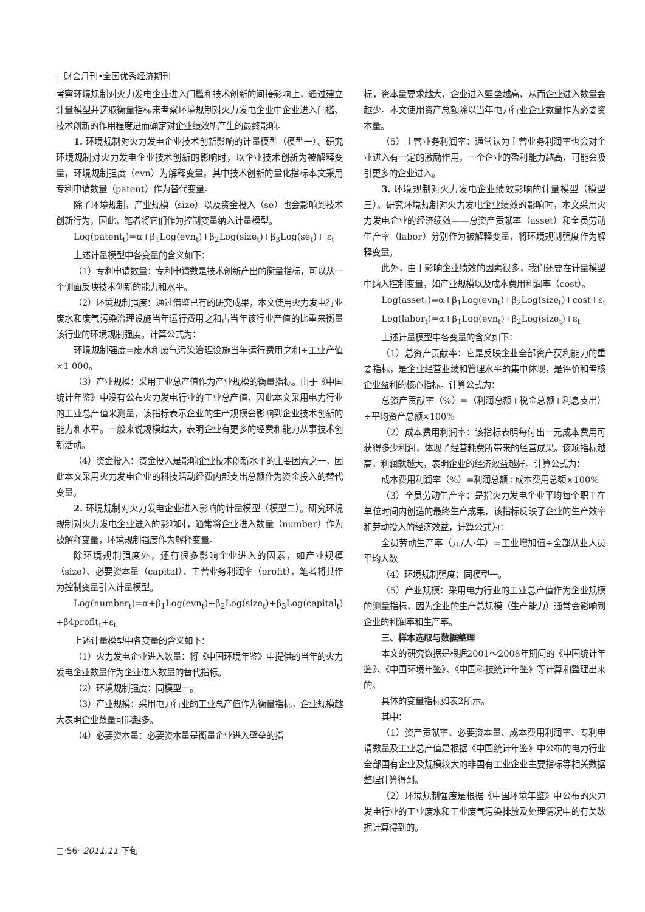□财会月刊•全国优秀经济期刊
考察环境规制对火力发电企业进入门槛和技术创新的间接影响上，通过建立计量模型并选取衡量指标来考察环境规制对火力发电企业中企业进入门槛、技术创新的作用程度进而确定对企业绩效所产生的最终影响。
1. 环境规制对火力发电企业技术创新影响的计量模型（模型一）。研究环境规制对火力发电企业技术创新的影响时，以企业技术创新为被解释变量，环境规制强度（evn）为解释变量，其中技术创新的量化指标本文采用专利申请数量（patent）作为替代变量。
除了环境规制，产业规模（size）以及资金投入（se）也会影响到技术创新行为，因此，笔者将它们作为控制变量纳入计量模型。
Log(patent<sub>t</sub>)=α+β<sub>1</sub>Log(evn<sub>t</sub>)+β<sub>2</sub>Log(size<sub>t</sub>)+β<sub>3</sub>Log(se<sub>t</sub>)+ ε<sub>t</sub>
上述计量模型中各变量的含义如下：
（1）专利申请数量：专利申请数是技术创新产出的衡量指标，可以从一个侧面反映技术创新的能力和水平。
（2）环境规制强度：通过借鉴已有的研究成果，本文使用火力发电行业废水和废气污染治理设施当年运行费用之和占当年该行业产值的比重来衡量该行业的环境规制强度。计算公式为：
环境规制强度=废水和废气污染治理设施当年运行费用之和÷工业产值×1 000。
（3）产业规模：采用工业总产值作为产业规模的衡量指标。由于《中国统计年鉴》中没有公布火力发电行业的工业总产值，因此本文采用电力行业的工业总产值来测量，该指标表示企业的生产规模会影响到企业技术创新的能力和水平。一般来说规模越大，表明企业有更多的经费和能力从事技术创新活动。
（4）资金投入：资金投入是影响企业技术创新水平的主要因素之一，因此本文采用火力发电企业的科技活动经费内部支出总额作为资金投入的替代变量。
2. 环境规制对火力发电企业进入影响的计量模型（模型二）。研究环境规制对火力发电企业进入的影响时，通常将企业进入数量（number）作为被解释变量，环境规制强度作为解释变量。
除环境规制强度外，还有很多影响企业进入的因素，如产业规模（size）、必要资本量（capital）、主营业务利润率（profit），笔者将其作为控制变量引入计量模型。
Log(number<sub>t</sub>)=α+β<sub>1</sub>Log(evn<sub>t</sub>)+β<sub>2</sub>Log(size<sub>t</sub>)+β<sub>3</sub>Log(capital<sub>t</sub>) +β4profit<sub>t</sub>+ε<sub>t</sub>
上述计量模型中各变量的含义如下：
（1）火力发电企业进入数量：将《中国环境年鉴》中提供的当年的火力发电企业数量作为企业进入数量的替代指标。
（2）环境规制强度：同模型一。
（3）产业规模：采用电力行业的工业总产值作为衡量指标，企业规模越大表明企业数量可能越多。
（4）必要资本量：必要资本量是衡量企业进入壁垒的指
标，资本量要求越大，企业进入壁垒越高，从而企业进入数量会越少。本文使用资产总额除以当年电力行业企业数量作为必要资本量。
（5）主营业务利润率：通常认为主营业务利润率也会对企业进入有一定的激励作用，一个企业的盈利能力越高，可能会吸引更多的企业进入。
3. 环境规制对火力发电企业绩效影响的计量模型（模型三）。研究环境规制对火力发电企业绩效的影响时，本文采用火力发电企业的经济绩效——总资产贡献率（asset）和全员劳动生产率（labor）分别作为被解释变量，将环境规制强度作为解释变量。
此外，由于影响企业绩效的因素很多，我们还要在计量模型中纳入控制变量，如产业规模以及成本费用利润率（cost）。
Log(asset<sub>t</sub>)=α+β<sub>1</sub>Log(evn<sub>t</sub>)+β<sub>2</sub>Log(size<sub>t</sub>)+cost+ε<sub>t</sub>
Log(labor<sub>t</sub>)=α+β<sub>1</sub>Log(evn<sub>t</sub>)+β<sub>2</sub>Log(size<sub>t</sub>)+ε<sub>t</sub>
上述计量模型中各变量的含义如下：
（1）总资产贡献率：它是反映企业全部资产获利能力的重要指标，是企业经营业绩和管理水平的集中体现，是评价和考核企业盈利的核心指标。计算公式为：
总资产贡献率（%）=（利润总额+税金总额+利息支出）÷平均资产总额×100%
（2）成本费用利润率：该指标表明每付出一元成本费用可获得多少利润，体现了经营耗费所带来的经营成果。该项指标越高，利润就越大，表明企业的经济效益越好。计算公式为：
成本费用利润率（%）=利润总额÷成本费用总额×100%
（3）全员劳动生产率：是指火力发电企业平均每个职工在单位时间内创造的最终生产成果，该指标反映了企业的生产效率和劳动投入的经济效益，计算公式为：
全员劳动生产率（元/人·年）=工业增加值÷全部从业人员平均人数
（4）环境规制强度：同模型一。
（5）产业规模：采用电力行业的工业总产值作为企业规模的测量指标，因为企业的生产总规模（生产能力）通常会影响到企业的利润率和生产率。
三、样本选取与数据整理
本文的研究数据是根据2001～2008年期间的《中国统计年鉴》、《中国环境年鉴》、《中国科技统计年鉴》等计算和整理出来的。
具体的变量指标如表2所示。
其中：
（1）资产贡献率、必要资本量、成本费用利润率、专利申请数量及工业总产值是根据《中国统计年鉴》中公布的电力行业全部国有企业及规模较大的非国有工业企业主要指标等相关数据整理计算得到。
（2）环境规制强度是根据《中国环境年鉴》中公布的火力发电行业的工业废水和工业废气污染排放及处理情况中的有关数据计算得到的。
□·56· 2011.11 下旬